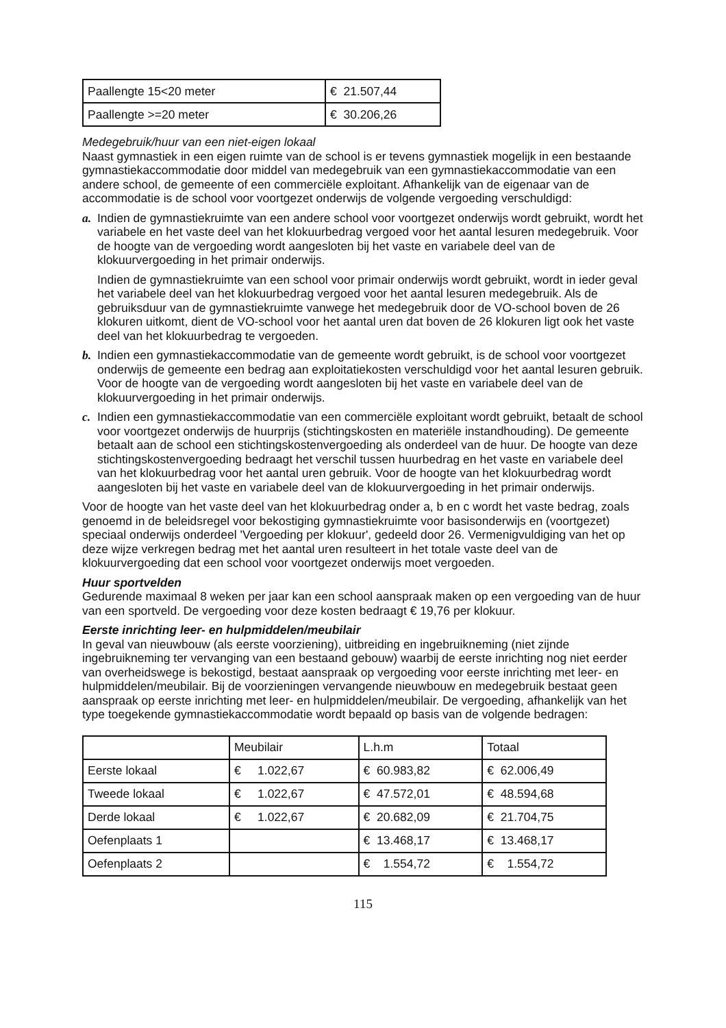| Paallengte 15<20 meter | € 21.507,44 |
| Paallengte >=20 meter | € 30.206,26 |
Medegebruik/huur van een niet-eigen lokaal
Naast gymnastiek in een eigen ruimte van de school is er tevens gymnastiek mogelijk in een bestaande gymnastiekaccommodatie door middel van medegebruik van een gymnastiekaccommodatie van een andere school, de gemeente of een commerciële exploitant. Afhankelijk van de eigenaar van de accommodatie is de school voor voortgezet onderwijs de volgende vergoeding verschuldigd:
a. Indien de gymnastiekruimte van een andere school voor voortgezet onderwijs wordt gebruikt, wordt het variabele en het vaste deel van het klokuurbedrag vergoed voor het aantal lesuren medegebruik. Voor de hoogte van de vergoeding wordt aangesloten bij het vaste en variabele deel van de klokuurvergoeding in het primair onderwijs.
Indien de gymnastiekruimte van een school voor primair onderwijs wordt gebruikt, wordt in ieder geval het variabele deel van het klokuurbedrag vergoed voor het aantal lesuren medegebruik. Als de gebruiksduur van de gymnastiekruimte vanwege het medegebruik door de VO-school boven de 26 klokuren uitkomt, dient de VO-school voor het aantal uren dat boven de 26 klokuren ligt ook het vaste deel van het klokuurbedrag te vergoeden.
b. Indien een gymnastiekaccommodatie van de gemeente wordt gebruikt, is de school voor voortgezet onderwijs de gemeente een bedrag aan exploitatiekosten verschuldigd voor het aantal lesuren gebruik. Voor de hoogte van de vergoeding wordt aangesloten bij het vaste en variabele deel van de klokuurvergoeding in het primair onderwijs.
c. Indien een gymnastiekaccommodatie van een commerciële exploitant wordt gebruikt, betaalt de school voor voortgezet onderwijs de huurprijs (stichtingskosten en materiële instandhouding). De gemeente betaalt aan de school een stichtingskostenvergoeding als onderdeel van de huur. De hoogte van deze stichtingskostenvergoeding bedraagt het verschil tussen huurbedrag en het vaste en variabele deel van het klokuurbedrag voor het aantal uren gebruik. Voor de hoogte van het klokuurbedrag wordt aangesloten bij het vaste en variabele deel van de klokuurvergoeding in het primair onderwijs.
Voor de hoogte van het vaste deel van het klokuurbedrag onder a, b en c wordt het vaste bedrag, zoals genoemd in de beleidsregel voor bekostiging gymnastiekruimte voor basisonderwijs en (voortgezet) speciaal onderwijs onderdeel 'Vergoeding per klokuur', gedeeld door 26. Vermenigvuldiging van het op deze wijze verkregen bedrag met het aantal uren resulteert in het totale vaste deel van de klokuurvergoeding dat een school voor voortgezet onderwijs moet vergoeden.
Huur sportvelden
Gedurende maximaal 8 weken per jaar kan een school aanspraak maken op een vergoeding van de huur van een sportveld. De vergoeding voor deze kosten bedraagt € 19,76 per klokuur.
Eerste inrichting leer- en hulpmiddelen/meubilair
In geval van nieuwbouw (als eerste voorziening), uitbreiding en ingebruikneming (niet zijnde ingebruikneming ter vervanging van een bestaand gebouw) waarbij de eerste inrichting nog niet eerder van overheidswege is bekostigd, bestaat aanspraak op vergoeding voor eerste inrichting met leer- en hulpmiddelen/meubilair. Bij de voorzieningen vervangende nieuwbouw en medegebruik bestaat geen aanspraak op eerste inrichting met leer- en hulpmiddelen/meubilair. De vergoeding, afhankelijk van het type toegekende gymnastiekaccommodatie wordt bepaald op basis van de volgende bedragen:
| | Meubilair | L.h.m | Totaal |
| Eerste lokaal | € 1.022,67 | € 60.983,82 | € 62.006,49 |
| Tweede lokaal | € 1.022,67 | € 47.572,01 | € 48.594,68 |
| Derde lokaal | € 1.022,67 | € 20.682,09 | € 21.704,75 |
| Oefenplaats 1 | | € 13.468,17 | € 13.468,17 |
| Oefenplaats 2 | | € 1.554,72 | € 1.554,72 |
115